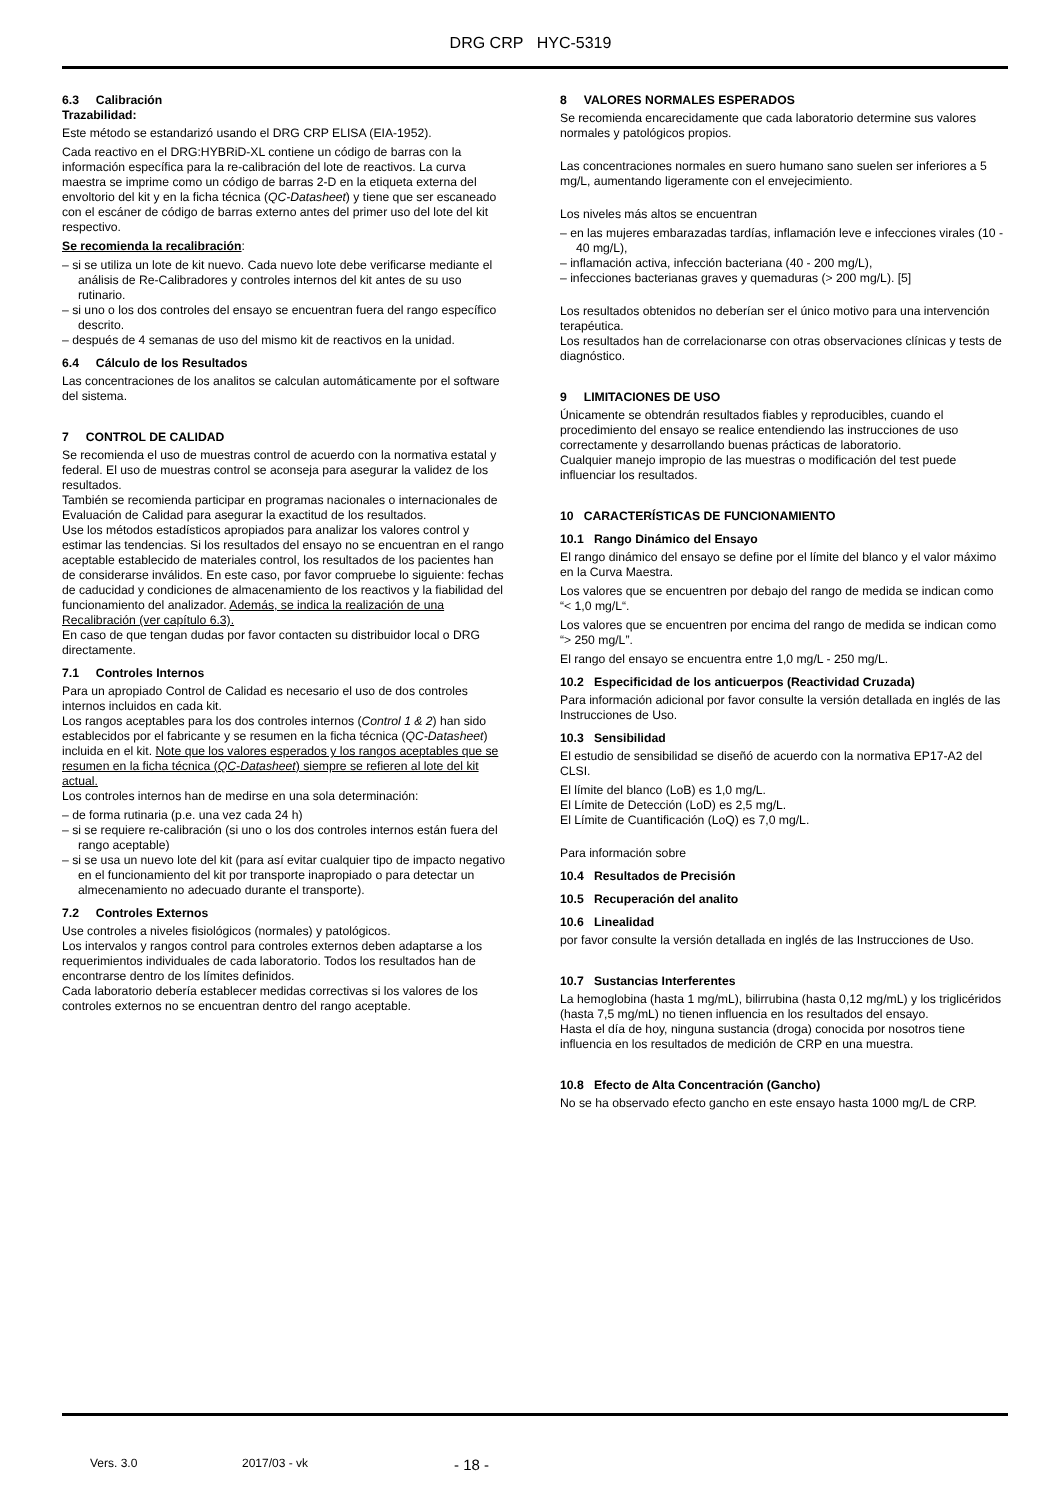DRG CRP HYC-5319
6.3 Calibración
Trazabilidad:
Este método se estandarizó usando el DRG CRP ELISA (EIA-1952).
Cada reactivo en el DRG:HYBRiD-XL contiene un código de barras con la información específica para la re-calibración del lote de reactivos. La curva maestra se imprime como un código de barras 2-D en la etiqueta externa del envoltorio del kit y en la ficha técnica (QC-Datasheet) y tiene que ser escaneado con el escáner de código de barras externo antes del primer uso del lote del kit respectivo.
Se recomienda la recalibración:
– si se utiliza un lote de kit nuevo. Cada nuevo lote debe verificarse mediante el análisis de Re-Calibradores y controles internos del kit antes de su uso rutinario.
– si uno o los dos controles del ensayo se encuentran fuera del rango específico descrito.
– después de 4 semanas de uso del mismo kit de reactivos en la unidad.
6.4 Cálculo de los Resultados
Las concentraciones de los analitos se calculan automáticamente por el software del sistema.
7 CONTROL DE CALIDAD
Se recomienda el uso de muestras control de acuerdo con la normativa estatal y federal. El uso de muestras control se aconseja para asegurar la validez de los resultados.
También se recomienda participar en programas nacionales o internacionales de Evaluación de Calidad para asegurar la exactitud de los resultados.
Use los métodos estadísticos apropiados para analizar los valores control y estimar las tendencias. Si los resultados del ensayo no se encuentran en el rango aceptable establecido de materiales control, los resultados de los pacientes han de considerarse inválidos. En este caso, por favor compruebe lo siguiente: fechas de caducidad y condiciones de almacenamiento de los reactivos y la fiabilidad del funcionamiento del analizador. Además, se indica la realización de una Recalibración (ver capítulo 6.3).
En caso de que tengan dudas por favor contacten su distribuidor local o DRG directamente.
7.1 Controles Internos
Para un apropiado Control de Calidad es necesario el uso de dos controles internos incluidos en cada kit.
Los rangos aceptables para los dos controles internos (Control 1 & 2) han sido establecidos por el fabricante y se resumen en la ficha técnica (QC-Datasheet) incluida en el kit. Note que los valores esperados y los rangos aceptables que se resumen en la ficha técnica (QC-Datasheet) siempre se refieren al lote del kit actual.
Los controles internos han de medirse en una sola determinación:
– de forma rutinaria (p.e. una vez cada 24 h)
– si se requiere re-calibración (si uno o los dos controles internos están fuera del rango aceptable)
– si se usa un nuevo lote del kit (para así evitar cualquier tipo de impacto negativo en el funcionamiento del kit por transporte inapropiado o para detectar un almecenamiento no adecuado durante el transporte).
7.2 Controles Externos
Use controles a niveles fisiológicos (normales) y patológicos.
Los intervalos y rangos control para controles externos deben adaptarse a los requerimientos individuales de cada laboratorio. Todos los resultados han de encontrarse dentro de los límites definidos.
Cada laboratorio debería establecer medidas correctivas si los valores de los controles externos no se encuentran dentro del rango aceptable.
8 VALORES NORMALES ESPERADOS
Se recomienda encarecidamente que cada laboratorio determine sus valores normales y patológicos propios.
Las concentraciones normales en suero humano sano suelen ser inferiores a 5 mg/L, aumentando ligeramente con el envejecimiento.
Los niveles más altos se encuentran
– en las mujeres embarazadas tardías, inflamación leve e infecciones virales (10 - 40 mg/L),
– inflamación activa, infección bacteriana (40 - 200 mg/L),
– infecciones bacterianas graves y quemaduras (> 200 mg/L). [5]
Los resultados obtenidos no deberían ser el único motivo para una intervención terapéutica.
Los resultados han de correlacionarse con otras observaciones clínicas y tests de diagnóstico.
9 LIMITACIONES DE USO
Únicamente se obtendrán resultados fiables y reproducibles, cuando el procedimiento del ensayo se realice entendiendo las instrucciones de uso correctamente y desarrollando buenas prácticas de laboratorio.
Cualquier manejo impropio de las muestras o modificación del test puede influenciar los resultados.
10 CARACTERÍSTICAS DE FUNCIONAMIENTO
10.1 Rango Dinámico del Ensayo
El rango dinámico del ensayo se define por el límite del blanco y el valor máximo en la Curva Maestra.
Los valores que se encuentren por debajo del rango de medida se indican como “< 1,0 mg/L“.
Los valores que se encuentren por encima del rango de medida se indican como “> 250 mg/L”.
El rango del ensayo se encuentra entre 1,0 mg/L - 250 mg/L.
10.2 Especificidad de los anticuerpos (Reactividad Cruzada)
Para información adicional por favor consulte la versión detallada en inglés de las Instrucciones de Uso.
10.3 Sensibilidad
El estudio de sensibilidad se diseñó de acuerdo con la normativa EP17-A2 del CLSI.
El límite del blanco (LoB) es 1,0 mg/L.
El Límite de Detección (LoD) es 2,5 mg/L.
El Límite de Cuantificación (LoQ) es 7,0 mg/L.
Para información sobre
10.4 Resultados de Precisión
10.5 Recuperación del analito
10.6 Linealidad
por favor consulte la versión detallada en inglés de las Instrucciones de Uso.
10.7 Sustancias Interferentes
La hemoglobina (hasta 1 mg/mL), bilirrubina (hasta 0,12 mg/mL) y los triglicéridos (hasta 7,5 mg/mL) no tienen influencia en los resultados del ensayo.
Hasta el día de hoy, ninguna sustancia (droga) conocida por nosotros tiene influencia en los resultados de medición de CRP en una muestra.
10.8 Efecto de Alta Concentración (Gancho)
No se ha observado efecto gancho en este ensayo hasta 1000 mg/L de CRP.
Vers. 3.0 2017/03 - vk - 18 -